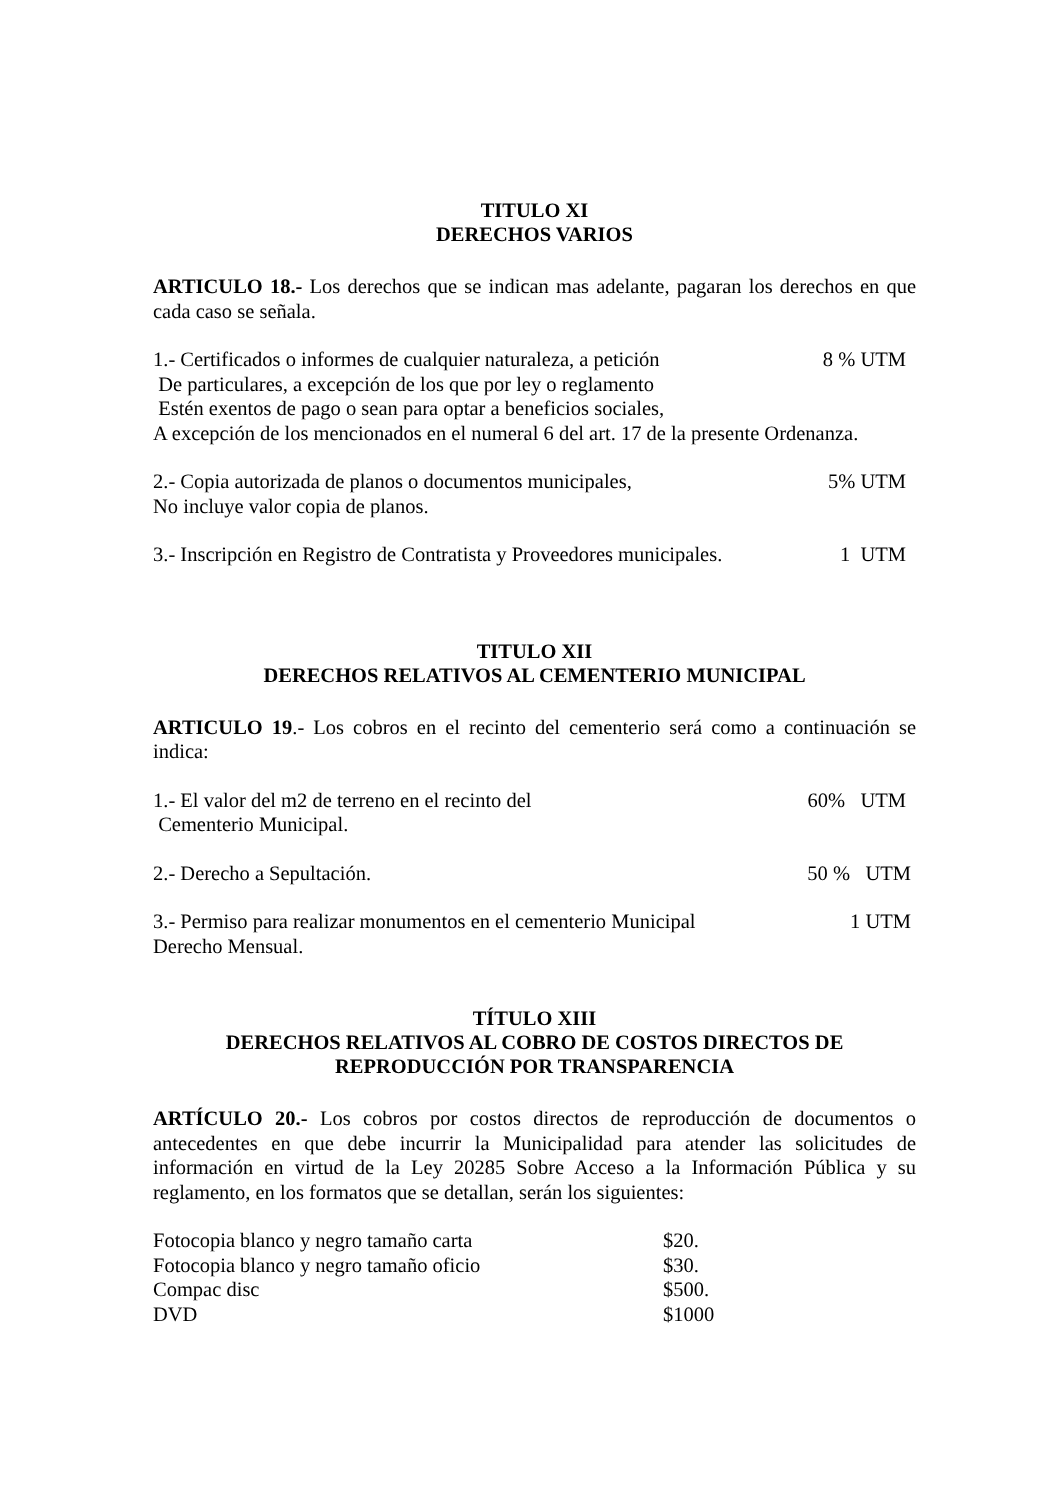TITULO XI
DERECHOS VARIOS
ARTICULO 18.- Los derechos que se indican mas adelante, pagaran los derechos en que cada caso se señala.
1.- Certificados o informes de cualquier naturaleza, a petición 8 % UTM
De particulares, a excepción de los que por ley o reglamento
Estén exentos de pago o sean para optar a beneficios sociales,
A excepción de los mencionados en el numeral 6 del art. 17 de la presente Ordenanza.
2.- Copia autorizada de planos o documentos municipales, 5% UTM
No incluye valor copia de planos.
3.- Inscripción en Registro de Contratista y Proveedores municipales. 1 UTM
TITULO XII
DERECHOS RELATIVOS AL CEMENTERIO MUNICIPAL
ARTICULO 19.- Los cobros en el recinto del cementerio será como a continuación se indica:
1.- El valor del m2 de terreno en el recinto del 60% UTM
Cementerio Municipal.
2.- Derecho a Sepultación. 50 % UTM
3.- Permiso para realizar monumentos en el cementerio Municipal 1 UTM
Derecho Mensual.
TÍTULO XIII
DERECHOS RELATIVOS AL COBRO DE COSTOS DIRECTOS DE
REPRODUCCIÓN POR TRANSPARENCIA
ARTÍCULO 20.- Los cobros por costos directos de reproducción de documentos o antecedentes en que debe incurrir la Municipalidad para atender las solicitudes de información en virtud de la Ley 20285 Sobre Acceso a la Información Pública y su reglamento, en los formatos que se detallan, serán los siguientes:
Fotocopia blanco y negro tamaño carta $20.
Fotocopia blanco y negro tamaño oficio $30.
Compac disc $500.
DVD $1000